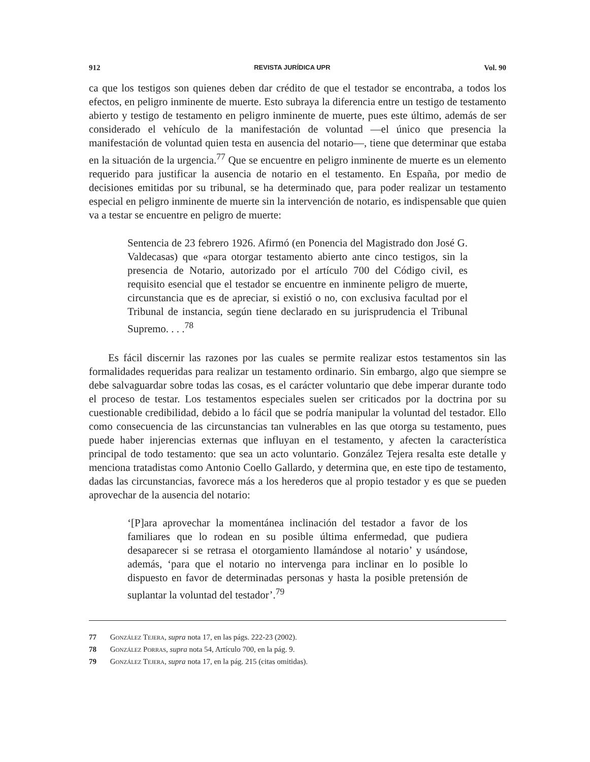912 REVISTA JURÍDICA UPR Vol. 90
ca que los testigos son quienes deben dar crédito de que el testador se encontraba, a todos los efectos, en peligro inminente de muerte. Esto subraya la diferencia entre un testigo de testamento abierto y testigo de testamento en peligro inminente de muerte, pues este último, además de ser considerado el vehículo de la manifestación de voluntad —el único que presencia la manifestación de voluntad quien testa en ausencia del notario—, tiene que determinar que estaba en la situación de la urgencia.<sup>77</sup> Que se encuentre en peligro inminente de muerte es un elemento requerido para justificar la ausencia de notario en el testamento. En España, por medio de decisiones emitidas por su tribunal, se ha determinado que, para poder realizar un testamento especial en peligro inminente de muerte sin la intervención de notario, es indispensable que quien va a testar se encuentre en peligro de muerte:
Sentencia de 23 febrero 1926. Afirmó (en Ponencia del Magistrado don José G. Valdecasas) que «para otorgar testamento abierto ante cinco testigos, sin la presencia de Notario, autorizado por el artículo 700 del Código civil, es requisito esencial que el testador se encuentre en inminente peligro de muerte, circunstancia que es de apreciar, si existió o no, con exclusiva facultad por el Tribunal de instancia, según tiene declarado en su jurisprudencia el Tribunal Supremo. . . .<sup>78</sup>
Es fácil discernir las razones por las cuales se permite realizar estos testamentos sin las formalidades requeridas para realizar un testamento ordinario. Sin embargo, algo que siempre se debe salvaguardar sobre todas las cosas, es el carácter voluntario que debe imperar durante todo el proceso de testar. Los testamentos especiales suelen ser criticados por la doctrina por su cuestionable credibilidad, debido a lo fácil que se podría manipular la voluntad del testador. Ello como consecuencia de las circunstancias tan vulnerables en las que otorga su testamento, pues puede haber injerencias externas que influyan en el testamento, y afecten la característica principal de todo testamento: que sea un acto voluntario. González Tejera resalta este detalle y menciona tratadistas como Antonio Coello Gallardo, y determina que, en este tipo de testamento, dadas las circunstancias, favorece más a los herederos que al propio testador y es que se pueden aprovechar de la ausencia del notario:
‘[P]ara aprovechar la momentánea inclinación del testador a favor de los familiares que lo rodean en su posible última enfermedad, que pudiera desaparecer si se retrasa el otorgamiento llamándose al notario’ y usándose, además, ‘para que el notario no intervenga para inclinar en lo posible lo dispuesto en favor de determinadas personas y hasta la posible pretensión de suplantar la voluntad del testador’.<sup>79</sup>
77 González Tejera, supra nota 17, en las págs. 222-23 (2002).
78 González Porras, supra nota 54, Artículo 700, en la pág. 9.
79 González Tejera, supra nota 17, en la pág. 215 (citas omitidas).